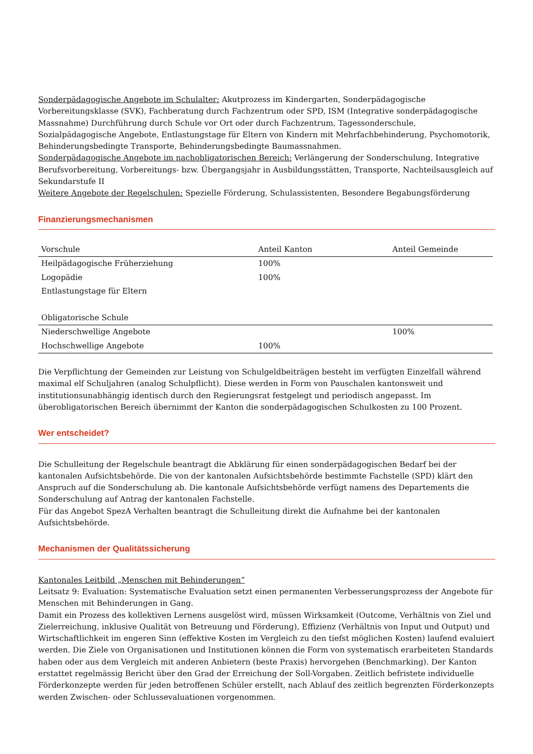Sonderpädagogische Angebote im Schulalter: Akutprozess im Kindergarten, Sonderpädagogische Vorbereitungsklasse (SVK), Fachberatung durch Fachzentrum oder SPD, ISM (Integrative sonderpädagogische Massnahme) Durchführung durch Schule vor Ort oder durch Fachzentrum, Tagessonderschule, Sozialpädagogische Angebote, Entlastungstage für Eltern von Kindern mit Mehrfachbehinderung, Psychomotorik, Behinderungsbedingte Transporte, Behinderungsbedingte Baumassnahmen.
Sonderpädagogische Angebote im nachobligatorischen Bereich: Verlängerung der Sonderschulung, Integrative Berufsvorbereitung, Vorbereitungs- bzw. Übergangsjahr in Ausbildungsstätten, Transporte, Nachteilsausgleich auf Sekundarstufe II
Weitere Angebote der Regelschulen: Spezielle Förderung, Schulassistenten, Besondere Begabungsförderung
Finanzierungsmechanismen
| Vorschule | Anteil Kanton | Anteil Gemeinde |
| Heilpädagogische Früherziehung | 100% | |
| Logopädie | 100% | |
| Entlastungstage für Eltern | | |
| Obligatorische Schule | | |
| Niederschwellige Angebote | | 100% |
| Hochschwellige Angebote | 100% | |
Die Verpflichtung der Gemeinden zur Leistung von Schulgeldbeiträgen besteht im verfügten Einzelfall während maximal elf Schuljahren (analog Schulpflicht). Diese werden in Form von Pauschalen kantonsweit und institutionsunabhängig identisch durch den Regierungsrat festgelegt und periodisch angepasst. Im überobligatorischen Bereich übernimmt der Kanton die sonderpädagogischen Schulkosten zu 100 Prozent.
Wer entscheidet?
Die Schulleitung der Regelschule beantragt die Abklärung für einen sonderpädagogischen Bedarf bei der kantonalen Aufsichtsbehörde. Die von der kantonalen Aufsichtsbehörde bestimmte Fachstelle (SPD) klärt den Anspruch auf die Sonderschulung ab. Die kantonale Aufsichtsbehörde verfügt namens des Departements die Sonderschulung auf Antrag der kantonalen Fachstelle.
Für das Angebot SpezA Verhalten beantragt die Schulleitung direkt die Aufnahme bei der kantonalen Aufsichtsbehörde.
Mechanismen der Qualitätssicherung
Kantonales Leitbild „Menschen mit Behinderungen“
Leitsatz 9: Evaluation: Systematische Evaluation setzt einen permanenten Verbesserungsprozess der Angebote für Menschen mit Behinderungen in Gang.
Damit ein Prozess des kollektiven Lernens ausgelöst wird, müssen Wirksamkeit (Outcome, Verhältnis von Ziel und Zielerreichung, inklusive Qualität von Betreuung und Förderung), Effizienz (Verhältnis von Input und Output) und Wirtschaftlichkeit im engeren Sinn (effektive Kosten im Vergleich zu den tiefst möglichen Kosten) laufend evaluiert werden. Die Ziele von Organisationen und Institutionen können die Form von systematisch erarbeiteten Standards haben oder aus dem Vergleich mit anderen Anbietern (beste Praxis) hervorgehen (Benchmarking). Der Kanton erstattet regelmässig Bericht über den Grad der Erreichung der Soll-Vorgaben. Zeitlich befristete individuelle Förderkonzepte werden für jeden betroffenen Schüler erstellt, nach Ablauf des zeitlich begrenzten Förderkonzepts werden Zwischen- oder Schlussevaluationen vorgenommen.